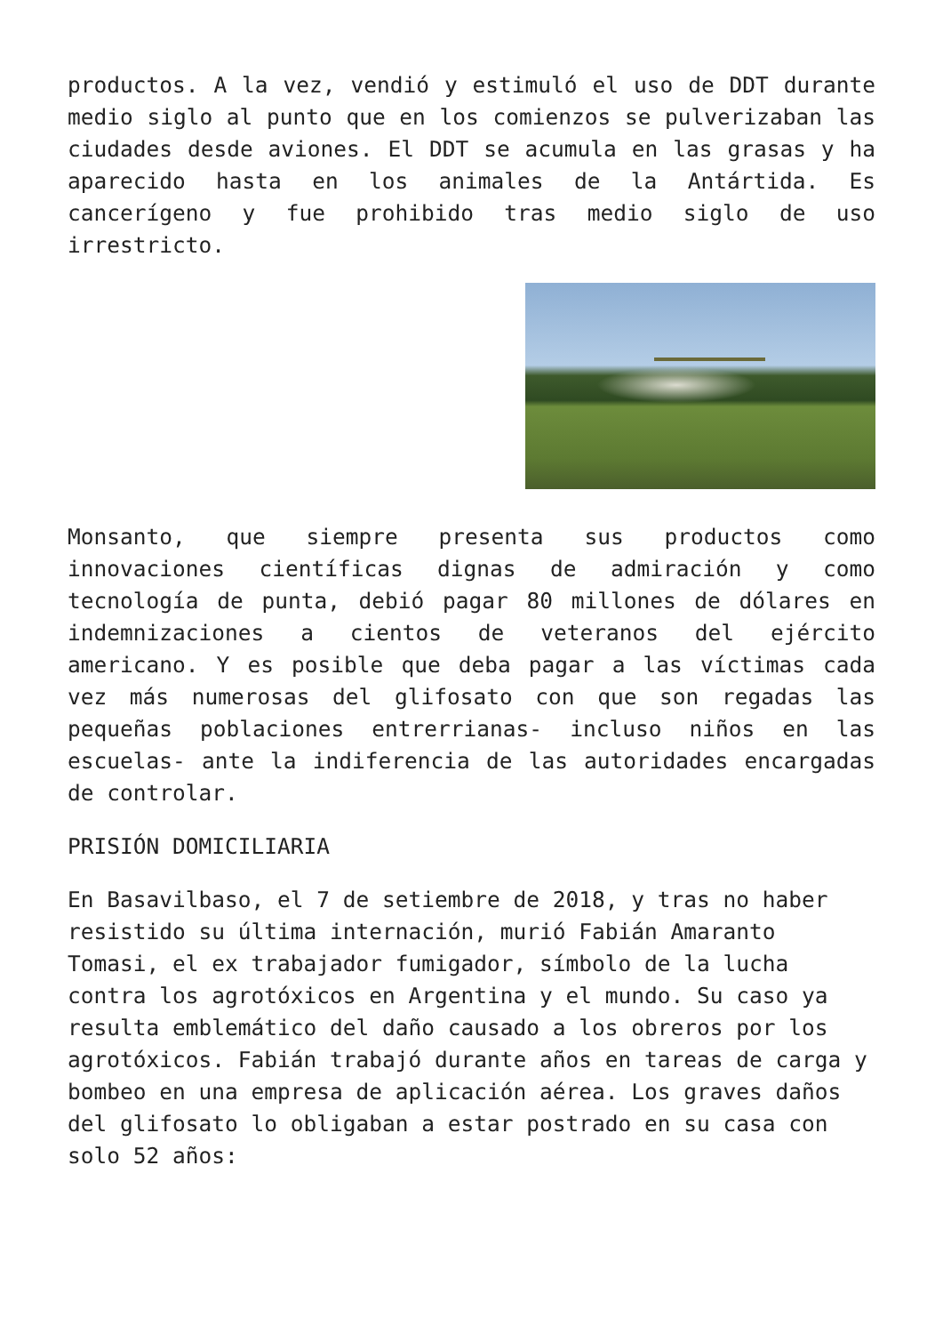productos. A la vez, vendió y estimuló el uso de DDT durante medio siglo al punto que en los comienzos se pulverizaban las ciudades desde aviones. El DDT se acumula en las grasas y ha aparecido hasta en los animales de la Antártida. Es cancerígeno y fue prohibido tras medio siglo de uso irrestricto.
Monsanto, que siempre presenta sus productos como innovaciones científicas dignas de admiración y como tecnología de punta, debió pagar 80 millones de dólares en indemnizaciones a cientos de veteranos del ejército americano. Y es posible que deba pagar a las víctimas cada vez más numerosas del glifosato con que son regadas las pequeñas poblaciones entrerrianas- incluso niños en las escuelas- ante la indiferencia de las autoridades encargadas de controlar.
PRISIÓN DOMICILIARIA
En Basavilbaso, el 7 de setiembre de 2018, y tras no haber resistido su última internación, murió Fabián Amaranto Tomasi, el ex trabajador fumigador, símbolo de la lucha contra los agrotóxicos en Argentina y el mundo. Su caso ya resulta emblemático del daño causado a los obreros por los agrotóxicos. Fabián trabajó durante años en tareas de carga y bombeo en una empresa de aplicación aérea. Los graves daños del glifosato lo obligaban a estar postrado en su casa con solo 52 años: